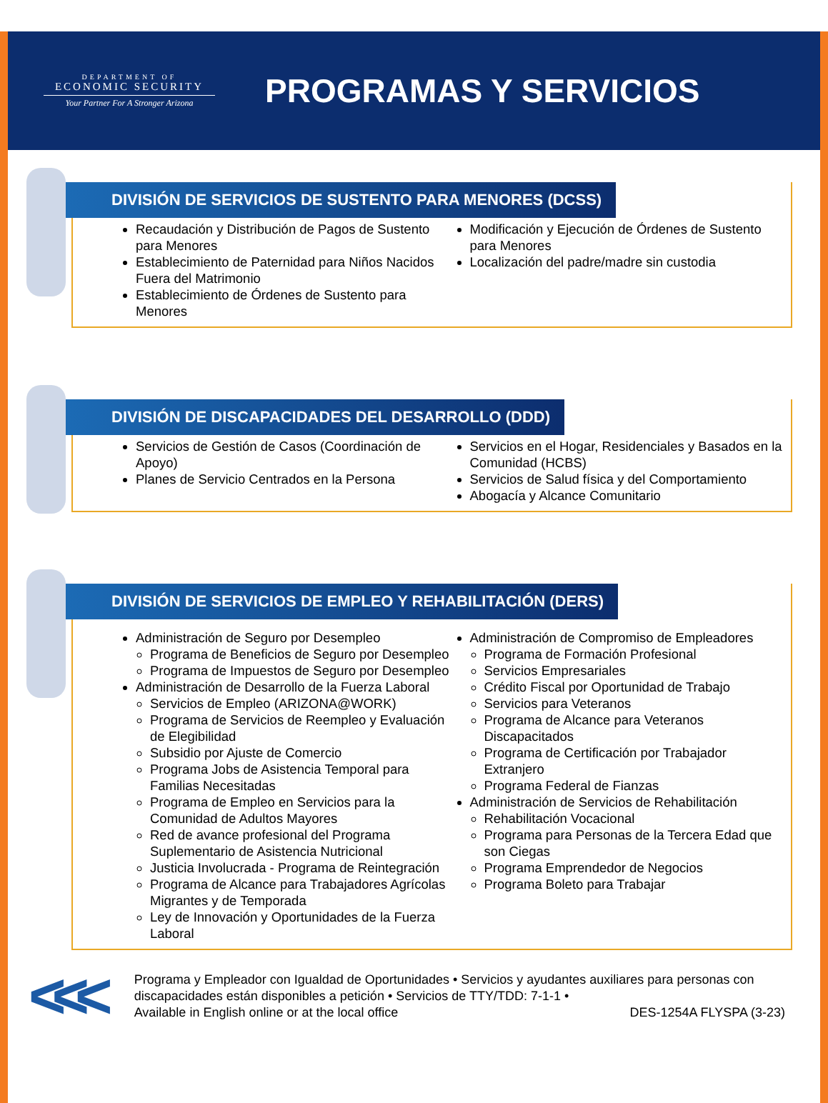DEPARTMENT OF
ECONOMIC SECURITY
Your Partner For A Stronger Arizona
PROGRAMAS Y SERVICIOS
DIVISIÓN DE SERVICIOS DE SUSTENTO PARA MENORES (DCSS)
Recaudación y Distribución de Pagos de Sustento para Menores
Establecimiento de Paternidad para Niños Nacidos Fuera del Matrimonio
Establecimiento de Órdenes de Sustento para Menores
Modificación y Ejecución de Órdenes de Sustento para Menores
Localización del padre/madre sin custodia
DIVISIÓN DE DISCAPACIDADES DEL DESARROLLO (DDD)
Servicios de Gestión de Casos (Coordinación de Apoyo)
Planes de Servicio Centrados en la Persona
Servicios en el Hogar, Residenciales y Basados en la Comunidad (HCBS)
Servicios de Salud física y del Comportamiento
Abogacía y Alcance Comunitario
DIVISIÓN DE SERVICIOS DE EMPLEO Y REHABILITACIÓN (DERS)
Administración de Seguro por Desempleo
Programa de Beneficios de Seguro por Desempleo
Programa de Impuestos de Seguro por Desempleo
Administración de Desarrollo de la Fuerza Laboral
Servicios de Empleo (ARIZONA@WORK)
Programa de Servicios de Reempleo y Evaluación de Elegibilidad
Subsidio por Ajuste de Comercio
Programa Jobs de Asistencia Temporal para Familias Necesitadas
Programa de Empleo en Servicios para la Comunidad de Adultos Mayores
Red de avance profesional del Programa Suplementario de Asistencia Nutricional
Justicia Involucrada - Programa de Reintegración
Programa de Alcance para Trabajadores Agrícolas Migrantes y de Temporada
Ley de Innovación y Oportunidades de la Fuerza Laboral
Administración de Compromiso de Empleadores
Programa de Formación Profesional
Servicios Empresariales
Crédito Fiscal por Oportunidad de Trabajo
Servicios para Veteranos
Programa de Alcance para Veteranos Discapacitados
Programa de Certificación por Trabajador Extranjero
Programa Federal de Fianzas
Administración de Servicios de Rehabilitación
Rehabilitación Vocacional
Programa para Personas de la Tercera Edad que son Ciegas
Programa Emprendedor de Negocios
Programa Boleto para Trabajar
<<<
Programa y Empleador con Igualdad de Oportunidades • Servicios y ayudantes auxiliares para personas con discapacidades están disponibles a petición • Servicios de TTY/TDD: 7-1-1 •
Available in English online or at the local office DES-1254A FLYSPA (3-23)